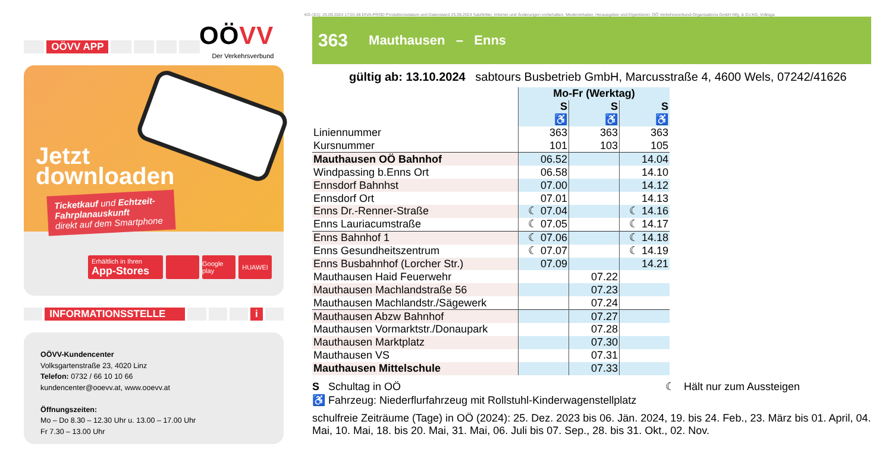OÖVV APP
OÖVV
Der Verkehrsverbund
Jetzt
downloaden
Ticketkauf und Echtzeit-Fahrplanauskunft
direkt auf dem Smartphone
Erhältlich in Ihren
App-Stores
Google play
HUAWEI
INFORMATIONSSTELLE i
OÖVV-Kundencenter
Volksgartenstraße 23, 4020 Linz
Telefon: 0732 / 66 10 10 66
kundencenter@ooevv.at, www.ooevv.at
Öffnungszeiten:
Mo – Do 8.30 – 12.30 Uhr u. 13.00 – 17.00 Uhr
Fr 7.30 – 13.00 Uhr
KG (3/1): 25.09.2024 17:01:48 DIVA-PROD Produktionsdatum und Datenstand 25.09.2024 Satzfehler, Irrtümer und Änderungen vorbehalten. Medieninhaber, Herausgeber und Eigentümer, OÖ Verkehrsverbund-Organisations GmbH Nfg. & Co KG, Volksga
363 Mauthausen – Enns
gültig ab: 13.10.2024 sabtours Busbetrieb GmbH, Marcusstraße 4, 4600 Wels, 07242/41626
| | Mo-Fr (Werktag) | | |
| | S | S | S |
| | ♿ | ♿ | ♿ |
| Liniennummer | 363 | 363 | 363 |
| Kursnummer | 101 | 103 | 105 |
| Mauthausen OÖ Bahnhof | 06.52 | | 14.04 |
| Windpassing b.Enns Ort | 06.58 | | 14.10 |
| Ennsdorf Bahnhst | 07.00 | | 14.12 |
| Ennsdorf Ort | 07.01 | | 14.13 |
| Enns Dr.-Renner-Straße | ☾ 07.04 | | ☾ 14.16 |
| Enns Lauriacumstraße | ☾ 07.05 | | ☾ 14.17 |
| Enns Bahnhof 1 | ☾ 07.06 | | ☾ 14.18 |
| Enns Gesundheitszentrum | ☾ 07.07 | | ☾ 14.19 |
| Enns Busbahnhof (Lorcher Str.) | 07.09 | | 14.21 |
| Mauthausen Haid Feuerwehr | | 07.22 | |
| Mauthausen Machlandstraße 56 | | 07.23 | |
| Mauthausen Machlandstr./Sägewerk | | 07.24 | |
| Mauthausen Abzw Bahnhof | | 07.27 | |
| Mauthausen Vormarktstr./Donaupark | | 07.28 | |
| Mauthausen Marktplatz | | 07.30 | |
| Mauthausen VS | | 07.31 | |
| Mauthausen Mittelschule | | 07.33 | |
S Schultag in OÖ ☾ Hält nur zum Aussteigen
♿ Fahrzeug: Niederflurfahrzeug mit Rollstuhl-Kinderwagenstellplatz
schulfreie Zeiträume (Tage) in OÖ (2024): 25. Dez. 2023 bis 06. Jän. 2024, 19. bis 24. Feb., 23. März bis 01. April, 04. Mai, 10. Mai, 18. bis 20. Mai, 31. Mai, 06. Juli bis 07. Sep., 28. bis 31. Okt., 02. Nov.